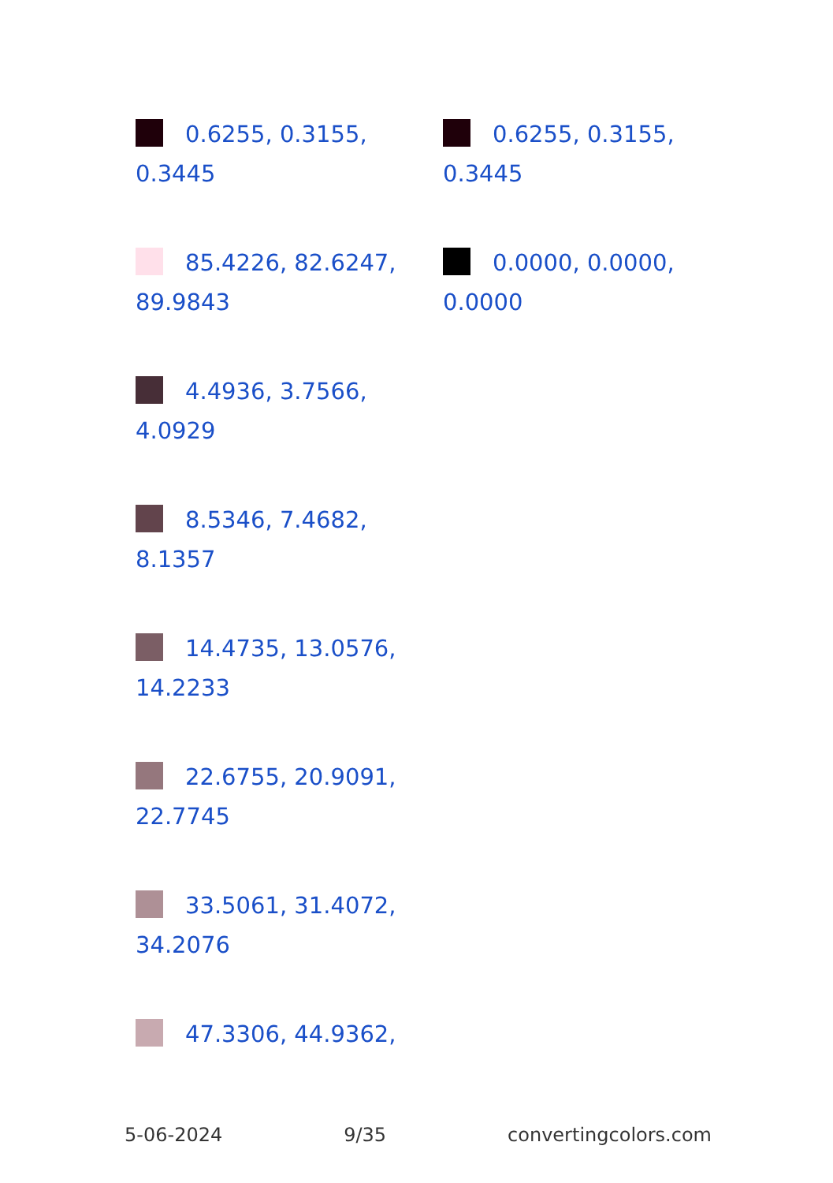0.6255, 0.3155, 0.3445
85.4226, 82.6247, 89.9843
4.4936, 3.7566, 4.0929
8.5346, 7.4682, 8.1357
14.4735, 13.0576, 14.2233
22.6755, 20.9091, 22.7745
33.5061, 31.4072, 34.2076
47.3306, 44.9362,
0.6255, 0.3155, 0.3445
0.0000, 0.0000, 0.0000
5-06-2024 9/35 convertingcolors.com